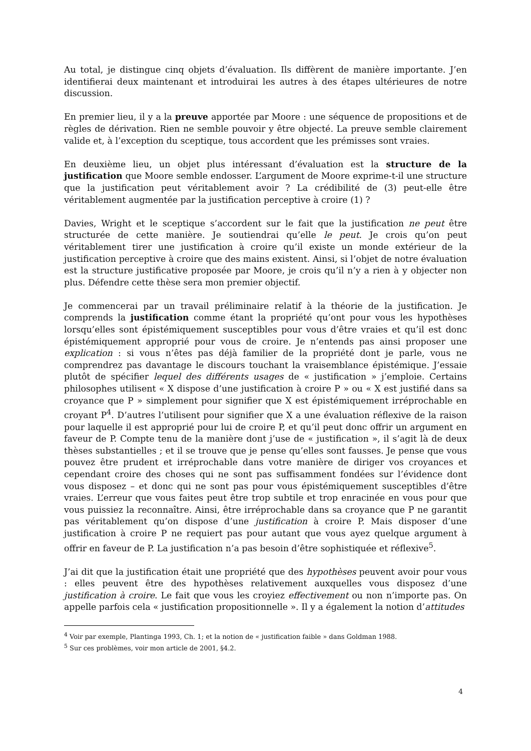Au total, je distingue cinq objets d’évaluation. Ils diffèrent de manière importante. J’en identifierai deux maintenant et introduirai les autres à des étapes ultérieures de notre discussion.
En premier lieu, il y a la preuve apportée par Moore : une séquence de propositions et de règles de dérivation. Rien ne semble pouvoir y être objecté. La preuve semble clairement valide et, à l’exception du sceptique, tous accordent que les prémisses sont vraies.
En deuxième lieu, un objet plus intéressant d’évaluation est la structure de la justification que Moore semble endosser. L’argument de Moore exprime-t-il une structure que la justification peut véritablement avoir ? La crédibilité de (3) peut-elle être véritablement augmentée par la justification perceptive à croire (1) ?
Davies, Wright et le sceptique s’accordent sur le fait que la justification ne peut être structurée de cette manière. Je soutiendrai qu’elle le peut. Je crois qu’on peut véritablement tirer une justification à croire qu’il existe un monde extérieur de la justification perceptive à croire que des mains existent. Ainsi, si l’objet de notre évaluation est la structure justificative proposée par Moore, je crois qu’il n’y a rien à y objecter non plus. Défendre cette thèse sera mon premier objectif.
Je commencerai par un travail préliminaire relatif à la théorie de la justification. Je comprends la justification comme étant la propriété qu’ont pour vous les hypothèses lorsqu’elles sont épistémiquement susceptibles pour vous d’être vraies et qu’il est donc épistémiquement approprié pour vous de croire. Je n’entends pas ainsi proposer une explication : si vous n’êtes pas déjà familier de la propriété dont je parle, vous ne comprendrez pas davantage le discours touchant la vraisemblance épistémique. J’essaie plutôt de spécifier lequel des différents usages de « justification » j’emploie. Certains philosophes utilisent « X dispose d’une justification à croire P » ou « X est justifié dans sa croyance que P » simplement pour signifier que X est épistémiquement irréprochable en croyant P<sup>4</sup>. D’autres l’utilisent pour signifier que X a une évaluation réflexive de la raison pour laquelle il est approprié pour lui de croire P, et qu’il peut donc offrir un argument en faveur de P. Compte tenu de la manière dont j’use de « justification », il s’agit là de deux thèses substantielles ; et il se trouve que je pense qu’elles sont fausses. Je pense que vous pouvez être prudent et irréprochable dans votre manière de diriger vos croyances et cependant croire des choses qui ne sont pas suffisamment fondées sur l’évidence dont vous disposez – et donc qui ne sont pas pour vous épistémiquement susceptibles d’être vraies. L’erreur que vous faites peut être trop subtile et trop enracinée en vous pour que vous puissiez la reconnaître. Ainsi, être irréprochable dans sa croyance que P ne garantit pas véritablement qu’on dispose d’une justification à croire P. Mais disposer d’une justification à croire P ne requiert pas pour autant que vous ayez quelque argument à offrir en faveur de P. La justification n’a pas besoin d’être sophistiquée et réflexive<sup>5</sup>.
J’ai dit que la justification était une propriété que des hypothèses peuvent avoir pour vous : elles peuvent être des hypothèses relativement auxquelles vous disposez d’une justification à croire. Le fait que vous les croyiez effectivement ou non n’importe pas. On appelle parfois cela « justification propositionnelle ». Il y a également la notion d’attitudes
<sup>4</sup> Voir par exemple, Plantinga 1993, Ch. 1; et la notion de « justification faible » dans Goldman 1988.
<sup>5</sup> Sur ces problèmes, voir mon article de 2001, §4.2.
4